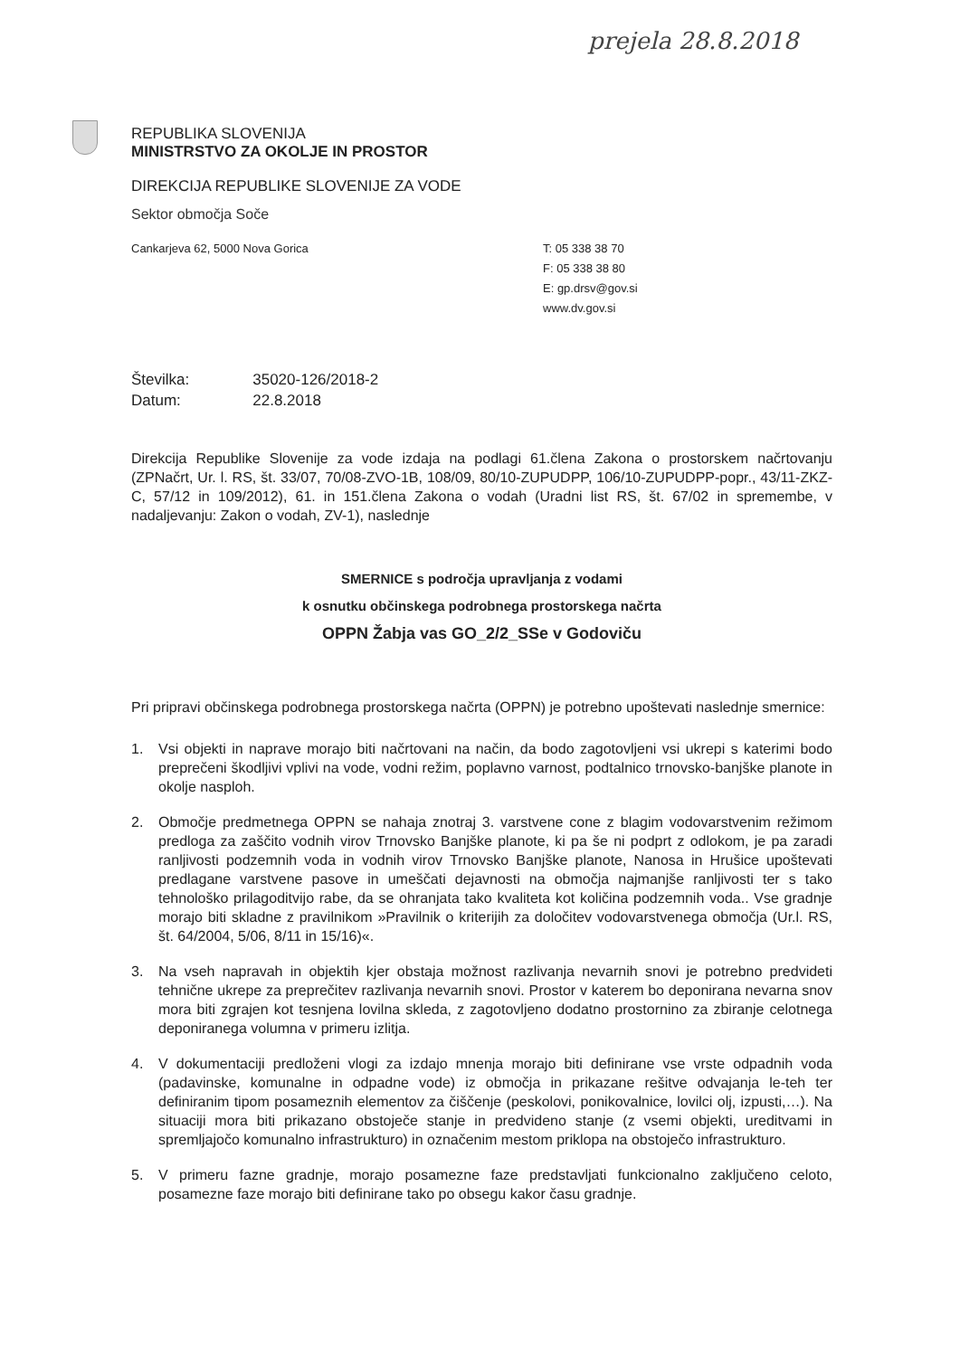prejela 28.8.2018
REPUBLIKA SLOVENIJA
MINISTRSTVO ZA OKOLJE IN PROSTOR
DIREKCIJA REPUBLIKE SLOVENIJE ZA VODE
Sektor območja Soče
Cankarjeva 62, 5000 Nova Gorica T: 05 338 38 70
F: 05 338 38 80
E: gp.drsv@gov.si
www.dv.gov.si
| Številka: | 35020-126/2018-2 |
| Datum: | 22.8.2018 |
Direkcija Republike Slovenije za vode izdaja na podlagi 61.člena Zakona o prostorskem načrtovanju (ZPNačrt, Ur. l. RS, št. 33/07, 70/08-ZVO-1B, 108/09, 80/10-ZUPUDPP, 106/10-ZUPUDPP-popr., 43/11-ZKZ-C, 57/12 in 109/2012), 61. in 151.člena Zakona o vodah (Uradni list RS, št. 67/02 in spremembe, v nadaljevanju: Zakon o vodah, ZV-1), naslednje
SMERNICE s področja upravljanja z vodami
k osnutku občinskega podrobnega prostorskega načrta
OPPN Žabja vas GO_2/2_SSe v Godoviču
Pri pripravi občinskega podrobnega prostorskega načrta (OPPN) je potrebno upoštevati naslednje smernice:
1. Vsi objekti in naprave morajo biti načrtovani na način, da bodo zagotovljeni vsi ukrepi s katerimi bodo preprečeni škodljivi vplivi na vode, vodni režim, poplavno varnost, podtalnico trnovsko-banjške planote in okolje nasploh.
2. Območje predmetnega OPPN se nahaja znotraj 3. varstvene cone z blagim vodovarstvenim režimom predloga za zaščito vodnih virov Trnovsko Banjške planote, ki pa še ni podprt z odlokom, je pa zaradi ranljivosti podzemnih voda in vodnih virov Trnovsko Banjške planote, Nanosa in Hrušice upoštevati predlagane varstvene pasove in umeščati dejavnosti na območja najmanjše ranljivosti ter s tako tehnološko prilagoditvijo rabe, da se ohranjata tako kvaliteta kot količina podzemnih voda.. Vse gradnje morajo biti skladne z pravilnikom »Pravilnik o kriterijih za določitev vodovarstvenega območja (Ur.l. RS, št. 64/2004, 5/06, 8/11 in 15/16)«.
3. Na vseh napravah in objektih kjer obstaja možnost razlivanja nevarnih snovi je potrebno predvideti tehnične ukrepe za preprečitev razlivanja nevarnih snovi. Prostor v katerem bo deponirana nevarna snov mora biti zgrajen kot tesnjena lovilna skleda, z zagotovljeno dodatno prostornino za zbiranje celotnega deponiranega volumna v primeru izlitja.
4. V dokumentaciji predloženi vlogi za izdajo mnenja morajo biti definirane vse vrste odpadnih voda (padavinske, komunalne in odpadne vode) iz območja in prikazane rešitve odvajanja le-teh ter definiranim tipom posameznih elementov za čiščenje (peskolovi, ponikovalnice, lovilci olj, izpusti,…). Na situaciji mora biti prikazano obstoječe stanje in predvideno stanje (z vsemi objekti, ureditvami in spremljajočo komunalno infrastrukturo) in označenim mestom priklopa na obstoječo infrastrukturo.
5. V primeru fazne gradnje, morajo posamezne faze predstavljati funkcionalno zaključeno celoto, posamezne faze morajo biti definirane tako po obsegu kakor času gradnje.